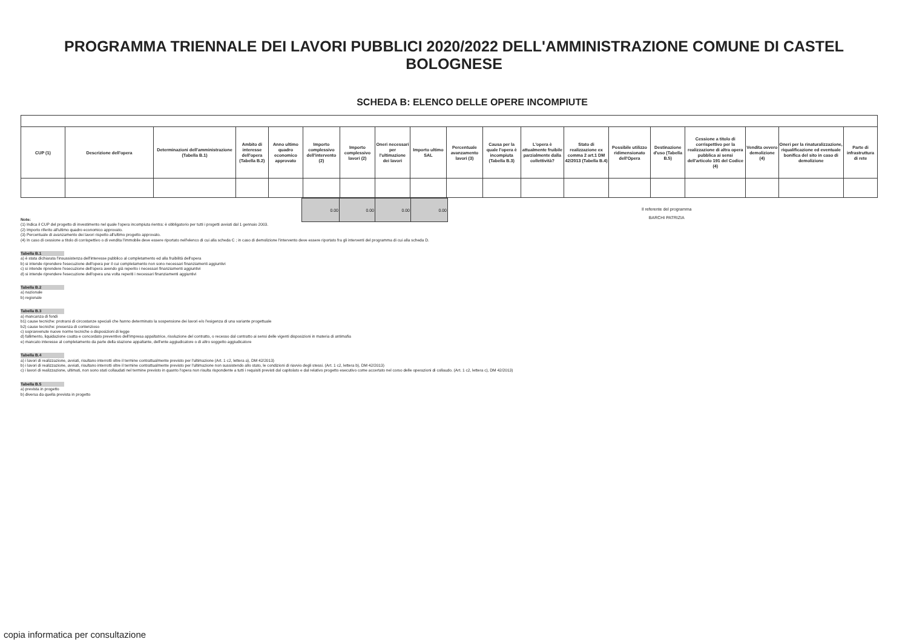PROGRAMMA TRIENNALE DEI LAVORI PUBBLICI 2020/2022 DELL'AMMINISTRAZIONE COMUNE DI CASTEL BOLOGNESE
SCHEDA B: ELENCO DELLE OPERE INCOMPIUTE
| CUP (1) | Descrizione dell'opera | Determinazioni dell'amministrazione (Tabella B.1) | Ambito di interesse dell'opera (Tabella B.2) | Anno ultimo quadro economico approvato | Importo complessivo dell'intervento (2) | Importo complessivo lavori (2) | Oneri necessari per l'ultimazione dei lavori | Importo ultimo SAL | Percentuale avanzamento lavori (3) | Causa per la quale l'opera è incompiuta (Tabella B.3) | L'opera è attualmente fruibile parzialmente dalla collettività? | Stato di realizzazione ex comma 2 art.1 DM 42/2013 (Tabella B.4) | Possibile utilizzo ridimensionato dell'Opera | Destinazione d'uso (Tabella B.5) | Cessione a titolo di corrispettivo per la realizzazione di altra opera pubblica ai sensi dell'articolo 191 del Codice (4) | Vendita ovvero demolizione (4) | Oneri per la rinaturalizzazione, riqualificazione ed eventuale bonifica del sito in caso di demolizione | Parte di infrastruttura di rete |
| --- | --- | --- | --- | --- | --- | --- | --- | --- | --- | --- | --- | --- | --- | --- | --- | --- | --- | --- |
| 0.00 | 0.00 | 0.00 | 0.00 |
Il referente del programma
BARCHI PATRIZIA
Note:
(1) Indica il CUP del progetto di investimento nel quale l'opera incompiuta rientra: è obbligatorio per tutti i progetti avviati dal 1 gennaio 2003.
(2) Importo riferito all'ultimo quadro economico approvato.
(3) Percentuale di avanzamento dei lavori rispetto all'ultimo progetto approvato.
(4) In caso di cessione a titolo di corrispettivo o di vendita l'immobile deve essere riportato nell'elenco di cui alla scheda C ; in caso di demolizione l'intervento deve essere riportato fra gli interventi del programma di cui alla scheda D.
Tabella B.1
a) è stata dichiarata l'insussistenza dell'interesse pubblico al completamento ed alla fruibilità dell'opera
b) si intende riprendere l'esecuzione dell'opera per il cui completamento non sono necessari finanziamenti aggiuntivi
c) si intende riprendere l'esecuzione dell'opera avendo già reperito i necessari finanziamenti aggiuntivi
d) si intende riprendere l'esecuzione dell'opera una volta reperiti i necessari finanziamenti aggiuntivi
Tabella B.2
a) nazionale
b) regionale
Tabella B.3
a) mancanza di fondi
b1) cause tecniche: protrarsi di circostanze speciali che hanno determinato la sospensione dei lavori e/o l'esigenza di una variante progettuale
b2) cause tecniche: presenza di contenzioso
c) sopravvenute nuove norme tecniche o disposizioni di legge
d) fallimento, liquidazione coatta e concordato preventivo dell'impresa appaltatrice, risoluzione del contratto, o recesso dal contratto ai sensi delle vigenti disposizioni in materia di antimafia
e) mancato interesse al completamento da parte della stazione appaltante, dell'ente aggiudicatore o di altro soggetto aggiudicatore
Tabella B.4
a) i lavori di realizzazione, avviati, risultano interrotti oltre il termine contrattualmente previsto per l'ultimazione (Art. 1 c2, lettera a), DM 42/2013)
b) i lavori di realizzazione, avviati, risultano interrotti oltre il termine contrattualmente previsto per l'ultimazione non sussistendo allo stato, le condizioni di riavvio degli stessi. (Art. 1 c2, lettera b), DM 42/2013)
c) i lavori di realizzazione, ultimati, non sono stati collaudati nel termine previsto in quanto l'opera non risulta rispondente a tutti i requisiti previsti dal capitolato e dal relativo progetto esecutivo come accertato nel corso delle operazioni di collaudo. (Art. 1 c2, lettera c), DM 42/2013)
Tabella B.5
a) prevista in progetto
b) diversa da quella prevista in progetto
copia informatica per consultazione